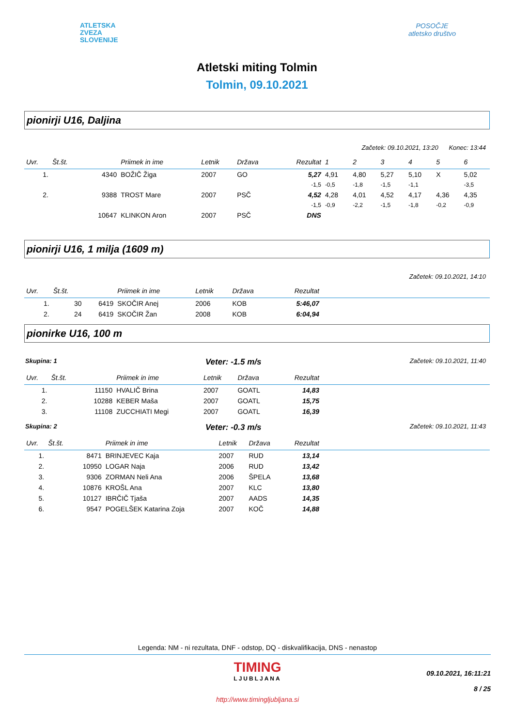ATLETSKA
ZVEZA
SLOVENIJE
POSOČJE
atletsko društvo
Atletski miting Tolmin
Tolmin, 09.10.2021
pionirji U16, Daljina
Začetek: 09.10.2021, 13:20 Konec: 13:44
| Uvr. | Št.št. | | Priimek in ime | Letnik | Država | Rezultat | 1 | 2 | 3 | 4 | 5 | 6 |
| --- | --- | --- | --- | --- | --- | --- | --- | --- | --- | --- | --- | --- |
| 1. | | 4340 | BOŽIČ Žiga | 2007 | GO | 5,27 | 4,91 | 4,80 | 5,27 | 5,10 | X | 5,02 |
| | | | | | | -1,5 | -0,5 | -1,8 | -1,5 | -1,1 | | -3,5 |
| 2. | | 9388 | TROST Mare | 2007 | PSČ | 4,52 | 4,28 | 4,01 | 4,52 | 4,17 | 4,36 | 4,35 |
| | | | | | | -1,5 | -0,9 | -2,2 | -1,5 | -1,8 | -0,2 | -0,9 |
| | | 10647 | KLINKON Aron | 2007 | PSČ | DNS | | | | | | |
pionirji U16, 1 milja (1609 m)
Začetek: 09.10.2021, 14:10
| Uvr. | Št.št. | | Priimek in ime | Letnik | Država | Rezultat | |
| --- | --- | --- | --- | --- | --- | --- | --- |
| 1. | 30 | 6419 | SKOČIR Anej | 2006 | KOB | 5:46,07 | |
| 2. | 24 | 6419 | SKOČIR Žan | 2008 | KOB | 6:04,94 | |
pionirke U16, 100 m
Skupina: 1 Veter: -1.5 m/s Začetek: 09.10.2021, 11:40
| Uvr. | Št.št. | | Priimek in ime | Letnik | Država | Rezultat | |
| --- | --- | --- | --- | --- | --- | --- | --- |
| 1. | | 11150 | HVALIČ Brina | 2007 | GOATL | 14,83 | |
| 2. | | 10288 | KEBER Maša | 2007 | GOATL | 15,75 | |
| 3. | | 11108 | ZUCCHIATI Megi | 2007 | GOATL | 16,39 | |
Skupina: 2 Veter: -0.3 m/s Začetek: 09.10.2021, 11:43
| Uvr. | Št.št. | | Priimek in ime | Letnik | Država | Rezultat | |
| --- | --- | --- | --- | --- | --- | --- | --- |
| 1. | | 8471 | BRINJEVEC Kaja | 2007 | RUD | 13,14 | |
| 2. | | 10950 | LOGAR Naja | 2006 | RUD | 13,42 | |
| 3. | | 9306 | ZORMAN Neli Ana | 2006 | ŠPELA | 13,68 | |
| 4. | | 10876 | KROŠL Ana | 2007 | KLC | 13,80 | |
| 5. | | 10127 | IBRČIČ Tjaša | 2007 | AADS | 14,35 | |
| 6. | | 9547 | POGELŠEK Katarina Zoja | 2007 | KOČ | 14,88 | |
Legenda: NM - ni rezultata, DNF - odstop, DQ - diskvalifikacija, DNS - nenastop
TIMING
LJUBLJANA
http://www.timingljubljana.si
09.10.2021, 16:11:21
8 / 25